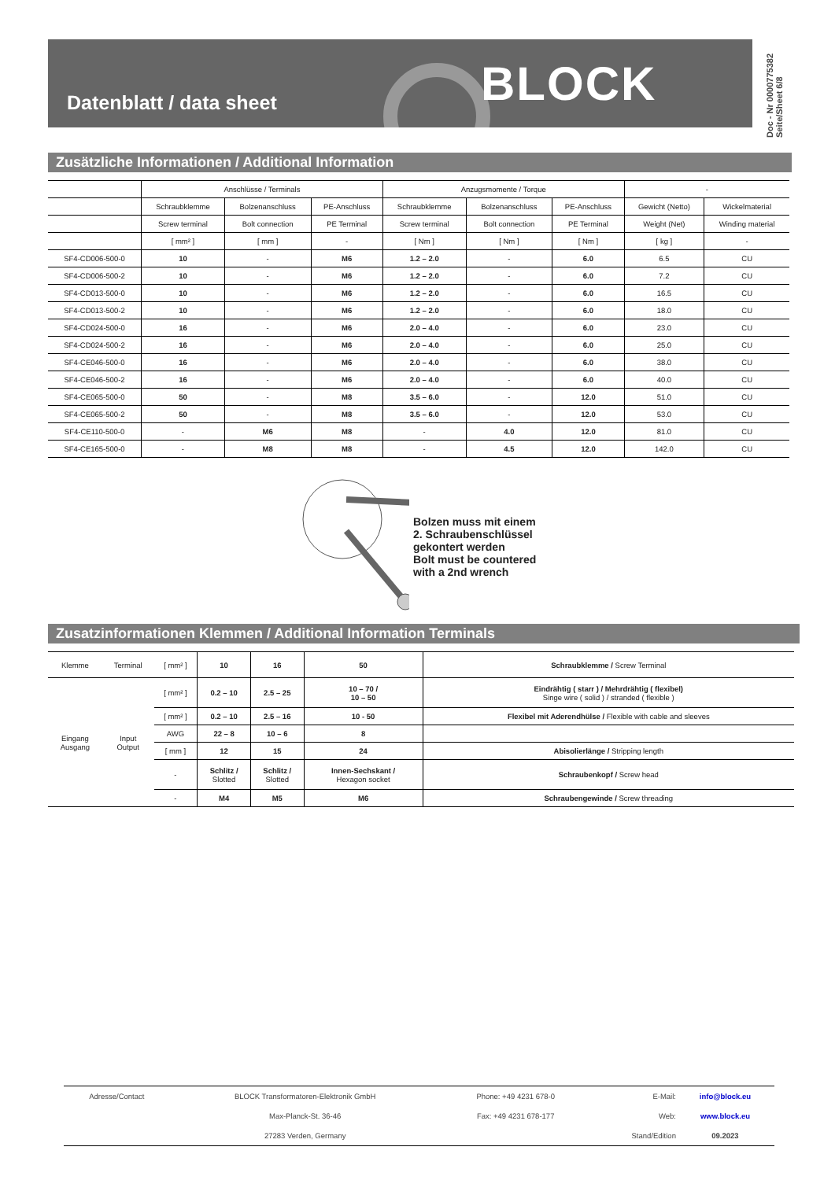Datenblatt / data sheet BLOCK
Doc - Nr 0000775382
Seite/Sheet 6/8
Zusätzliche Informationen / Additional Information
| | Anschlüsse / Terminals | | | Anzugsmomente / Torque | | | - | |
| --- | --- | --- | --- | --- | --- | --- | --- | --- |
| | Schraubklemme | Bolzenanschluss | PE-Anschluss | Schraubklemme | Bolzenanschluss | PE-Anschluss | Gewicht (Netto) | Wickelmaterial |
| | Screw terminal | Bolt connection | PE Terminal | Screw terminal | Bolt connection | PE Terminal | Weight (Net) | Winding material |
| | [ mm² ] | [ mm ] | - | [ Nm ] | [ Nm ] | [ Nm ] | [ kg ] | - |
| SF4-CD006-500-0 | 10 | - | M6 | 1.2 – 2.0 | - | 6.0 | 6.5 | CU |
| SF4-CD006-500-2 | 10 | - | M6 | 1.2 – 2.0 | - | 6.0 | 7.2 | CU |
| SF4-CD013-500-0 | 10 | - | M6 | 1.2 – 2.0 | - | 6.0 | 16.5 | CU |
| SF4-CD013-500-2 | 10 | - | M6 | 1.2 – 2.0 | - | 6.0 | 18.0 | CU |
| SF4-CD024-500-0 | 16 | - | M6 | 2.0 – 4.0 | - | 6.0 | 23.0 | CU |
| SF4-CD024-500-2 | 16 | - | M6 | 2.0 – 4.0 | - | 6.0 | 25.0 | CU |
| SF4-CE046-500-0 | 16 | - | M6 | 2.0 – 4.0 | - | 6.0 | 38.0 | CU |
| SF4-CE046-500-2 | 16 | - | M6 | 2.0 – 4.0 | - | 6.0 | 40.0 | CU |
| SF4-CE065-500-0 | 50 | - | M8 | 3.5 – 6.0 | - | 12.0 | 51.0 | CU |
| SF4-CE065-500-2 | 50 | - | M8 | 3.5 – 6.0 | - | 12.0 | 53.0 | CU |
| SF4-CE110-500-0 | - | M6 | M8 | - | 4.0 | 12.0 | 81.0 | CU |
| SF4-CE165-500-0 | - | M8 | M8 | - | 4.5 | 12.0 | 142.0 | CU |
Bolzen muss mit einem
2. Schraubenschlüssel
gekontert werden
Bolt must be countered
with a 2nd wrench
Zusatzinformationen Klemmen / Additional Information Terminals
| Klemme | Terminal | [ mm² ] | 10 | 16 | 50 | Schraubklemme / Screw Terminal |
| Eingang Ausgang | Input Output | [ mm² ] | 0.2 – 10 | 2.5 – 25 | 10 – 70 / 10 – 50 | Eindrähtig ( starr ) / Mehrdrähtig ( flexibel) Singe wire ( solid ) / stranded ( flexible ) |
| | | [ mm² ] | 0.2 – 10 | 2.5 – 16 | 10 - 50 | Flexibel mit Aderendhülse / Flexible with cable and sleeves |
| | | AWG | 22 – 8 | 10 – 6 | 8 | |
| | | [ mm ] | 12 | 15 | 24 | Abisolierlänge / Stripping length |
| | | - | Schlitz / Slotted | Schlitz / Slotted | Innen-Sechskant / Hexagon socket | Schraubenkopf / Screw head |
| | | - | M4 | M5 | M6 | Schraubengewinde / Screw threading |
| Adresse/Contact | BLOCK Transformatoren-Elektronik GmbH | Phone: +49 4231 678-0 | E-Mail: | info@block.eu |
| | Max-Planck-St. 36-46 | Fax: +49 4231 678-177 | Web: | www.block.eu |
| | 27283 Verden, Germany | | Stand/Edition | 09.2023 |